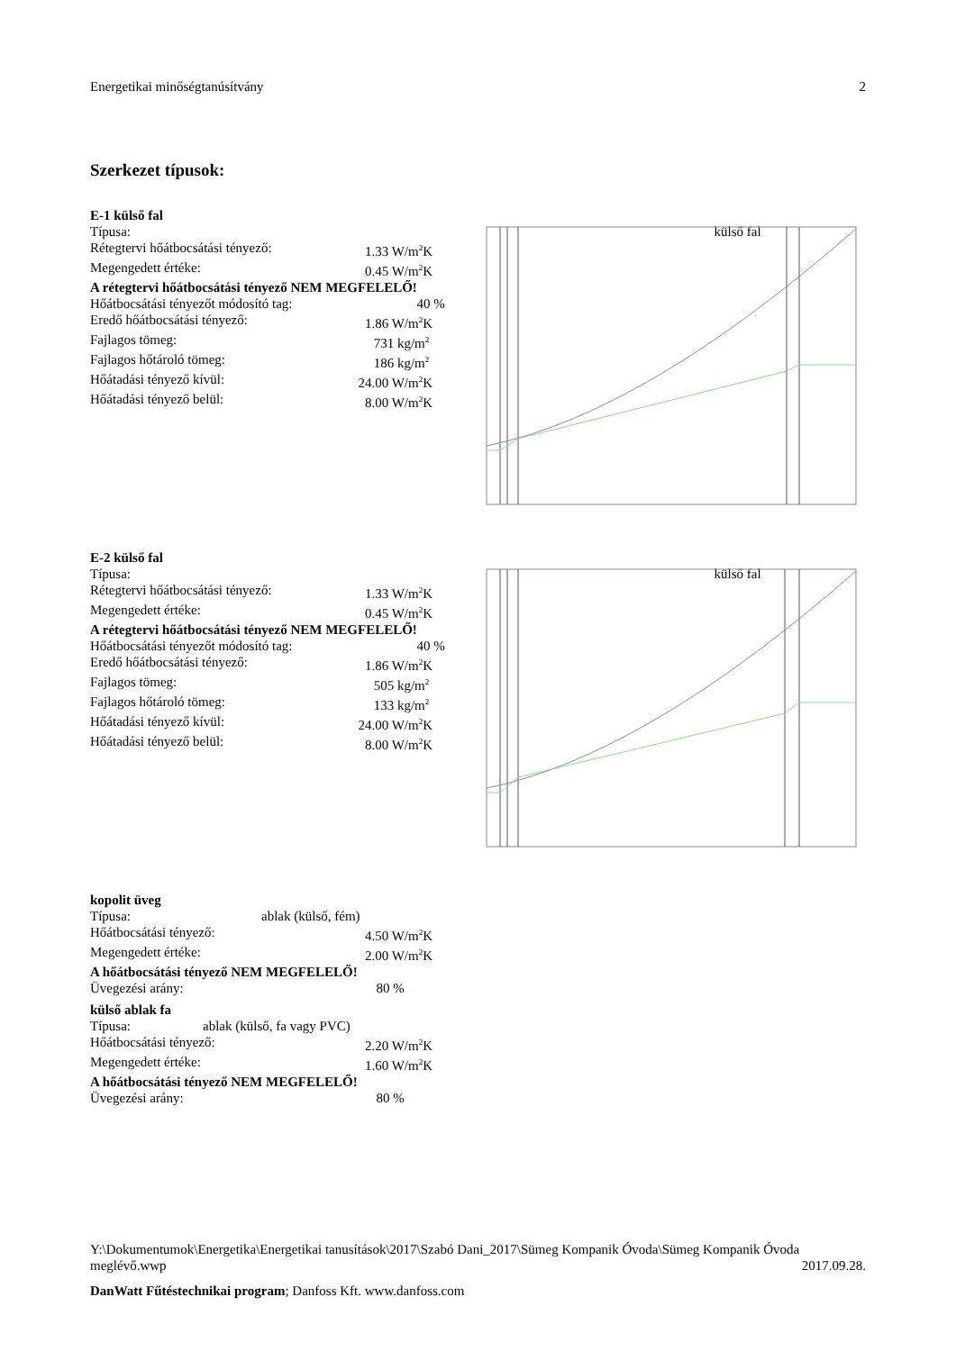Energetikai minőségtanúsítvány 2
Szerkezet típusok:
E-1 külső fal
Típusa: külső fal
Rétegtervi hőátbocsátási tényező: 1.33 W/m<sup>2</sup>K
Megengedett értéke: 0.45 W/m<sup>2</sup>K
A rétegtervi hőátbocsátási tényező NEM MEGFELELŐ!
Hőátbocsátási tényezőt módosító tag: 40 %
Eredő hőátbocsátási tényező: 1.86 W/m<sup>2</sup>K
Fajlagos tömeg: 731 kg/m<sup>2</sup>
Fajlagos hőtároló tömeg: 186 kg/m<sup>2</sup>
Hőátadási tényező kívül: 24.00 W/m<sup>2</sup>K
Hőátadási tényező belül: 8.00 W/m<sup>2</sup>K
E-2 külső fal
Típusa: külső fal
Rétegtervi hőátbocsátási tényező: 1.33 W/m<sup>2</sup>K
Megengedett értéke: 0.45 W/m<sup>2</sup>K
A rétegtervi hőátbocsátási tényező NEM MEGFELELŐ!
Hőátbocsátási tényezőt módosító tag: 40 %
Eredő hőátbocsátási tényező: 1.86 W/m<sup>2</sup>K
Fajlagos tömeg: 505 kg/m<sup>2</sup>
Fajlagos hőtároló tömeg: 133 kg/m<sup>2</sup>
Hőátadási tényező kívül: 24.00 W/m<sup>2</sup>K
Hőátadási tényező belül: 8.00 W/m<sup>2</sup>K
kopolit üveg
Típusa: ablak (külső, fém)
Hőátbocsátási tényező: 4.50 W/m<sup>2</sup>K
Megengedett értéke: 2.00 W/m<sup>2</sup>K
A hőátbocsátási tényező NEM MEGFELELŐ!
Üvegezési arány: 80 %
külső ablak fa
Típusa: ablak (külső, fa vagy PVC)
Hőátbocsátási tényező: 2.20 W/m<sup>2</sup>K
Megengedett értéke: 1.60 W/m<sup>2</sup>K
A hőátbocsátási tényező NEM MEGFELELŐ!
Üvegezési arány: 80 %
Y:\Dokumentumok\Energetika\Energetikai tanusítások\2017\Szabó Dani_2017\Sümeg Kompanik Óvoda\Sümeg Kompanik Óvoda meglévő.wwp 2017.09.28.
DanWatt Fűtéstechnikai program; Danfoss Kft. www.danfoss.com